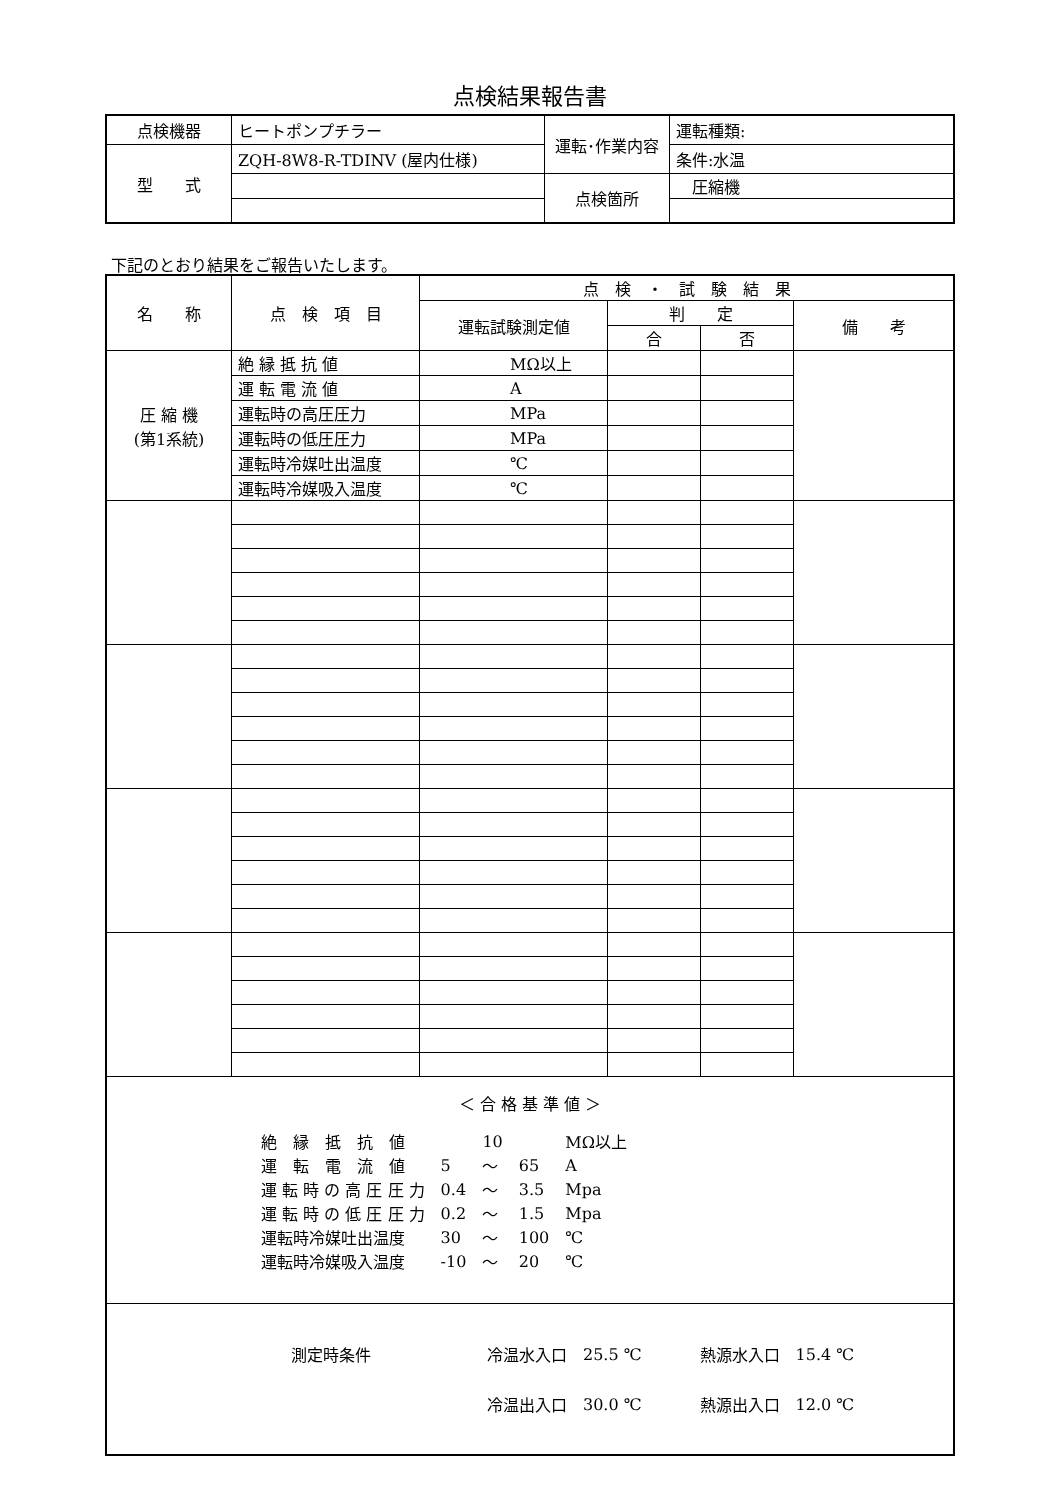点検結果報告書
| 点検機器 | ヒートポンプチラー | 運転･作業内容 | 運転種類: |
| 型 式 | ZQH-8W8-R-TDINV (屋内仕様) | | 条件:水温 |
| | | 点検箇所 | 圧縮機 |
下記のとおり結果をご報告いたします。
| 名 称 | 点 検 項 目 | 点 検 ・ 試 験 結 果 | | | |
| | | 運転試験測定値 | 判 定 | | 備 考 |
| | | | 合 | 否 | |
| 圧 縮 機 (第1系統) | 絶 縁 抵 抗 値 | MΩ以上 | | | |
| | 運 転 電 流 値 | A | | | |
| | 運転時の高圧圧力 | MPa | | | |
| | 運転時の低圧圧力 | MPa | | | |
| | 運転時冷媒吐出温度 | ℃ | | | |
| | 運転時冷媒吸入温度 | ℃ | | | |
| ＜ 合 格 基 準 値 ＞ / 絶 縁 抵 抗 値 / / 10 / / MΩ以上 / / 運 転 電 流 値 / 5 / ～ / 65 / A / / 運 転 時 の 高 圧 圧 力 / 0.4 / ～ / 3.5 / Mpa / / 運 転 時 の 低 圧 圧 力 / 0.2 / ～ / 1.5 / Mpa / / 運転時冷媒吐出温度 / 30 / ～ / 100 / ℃ / / 運転時冷媒吸入温度 / -10 / ～ / 20 / ℃ / | | | | | |
| / 測定時条件 / 冷温水入口 / 25.5 ℃ / 熱源水入口 / 15.4 ℃ / / / 冷温出入口 / 30.0 ℃ / 熱源出入口 / 12.0 ℃ / | | | | | |